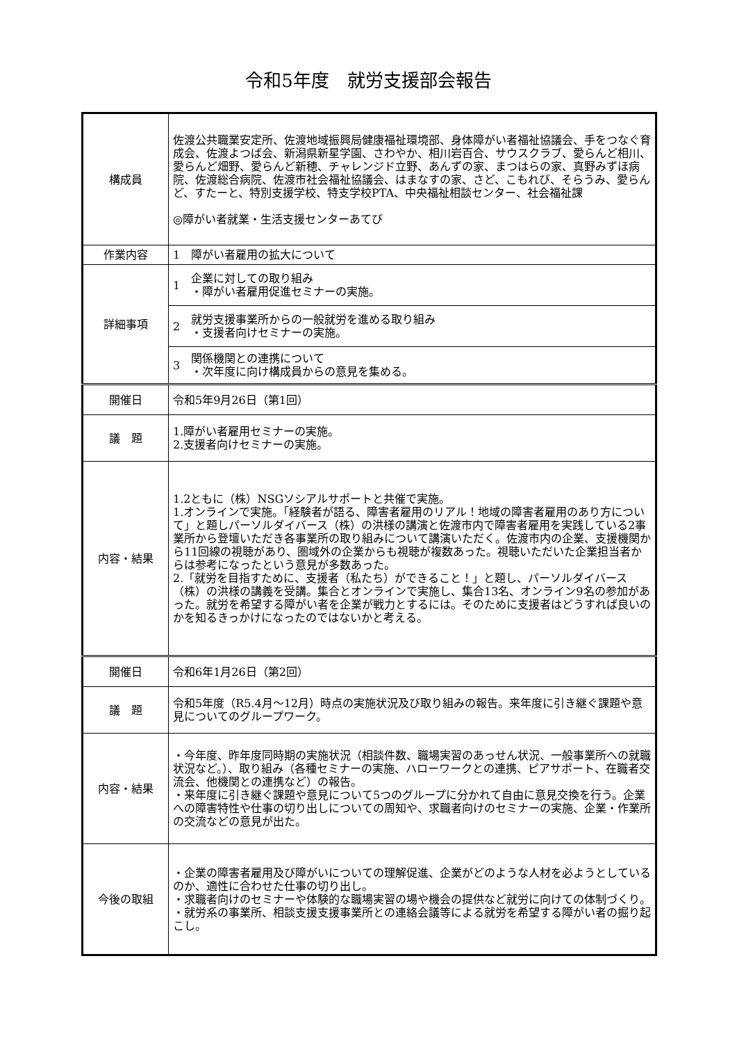令和5年度　就労支援部会報告
| 構成員 | 佐渡公共職業安定所、佐渡地域振興局健康福祉環境部、身体障がい者福祉協議会、手をつなぐ育成会、佐渡よつば会、新潟県新星学園、さわやか、相川岩百合、サウスクラブ、愛らんど相川、愛らんど畑野、愛らんど新穂、チャレンジド立野、あんずの家、まつはらの家、真野みずほ病院、佐渡総合病院、佐渡市社会福祉協議会、はまなすの家、さど、こもれび、そらうみ、愛らんど、すたーと、特別支援学校、特支学校PTA、中央福祉相談センター、社会福祉課 ◎障がい者就業・生活支援センターあてび |
| 作業内容 | 1 障がい者雇用の拡大について |
| 詳細事項 | 1 企業に対しての取り組み ・障がい者雇用促進セミナーの実施。 |
| | 2 就労支援事業所からの一般就労を進める取り組み ・支援者向けセミナーの実施。 |
| | 3 関係機関との連携について ・次年度に向け構成員からの意見を集める。 |
| 開催日 | 令和5年9月26日（第1回） |
| 議 題 | 1.障がい者雇用セミナーの実施。 2.支援者向けセミナーの実施。 |
| 内容・結果 | 1.2ともに（株）NSGソシアルサポートと共催で実施。 1.オンラインで実施。「経験者が語る、障害者雇用のリアル！地域の障害者雇用のあり方について」と題しパーソルダイバース（株）の洪様の講演と佐渡市内で障害者雇用を実践している2事業所から登壇いただき各事業所の取り組みについて講演いただく。佐渡市内の企業、支援機関から11回線の視聴があり、圏域外の企業からも視聴が複数あった。視聴いただいた企業担当者からは参考になったという意見が多数あった。 2.「就労を目指すために、支援者（私たち）ができること！」と題し、パーソルダイバース（株）の洪様の講義を受講。集合とオンラインで実施し、集合13名、オンライン9名の参加があった。就労を希望する障がい者を企業が戦力とするには。そのために支援者はどうすれば良いのかを知るきっかけになったのではないかと考える。 |
| 開催日 | 令和6年1月26日（第2回） |
| 議 題 | 令和5年度（R5.4月～12月）時点の実施状況及び取り組みの報告。来年度に引き継ぐ課題や意見についてのグループワーク。 |
| 内容・結果 | ・今年度、昨年度同時期の実施状況（相談件数、職場実習のあっせん状況、一般事業所への就職状況など。）、取り組み（各種セミナーの実施、ハローワークとの連携、ピアサポート、在職者交流会、他機関との連携など）の報告。 ・来年度に引き継ぐ課題や意見について5つのグループに分かれて自由に意見交換を行う。企業への障害特性や仕事の切り出しについての周知や、求職者向けのセミナーの実施、企業・作業所の交流などの意見が出た。 |
| 今後の取組 | ・企業の障害者雇用及び障がいについての理解促進、企業がどのような人材を必ようとしているのか、適性に合わせた仕事の切り出し。 ・求職者向けのセミナーや体験的な職場実習の場や機会の提供など就労に向けての体制づくり。 ・就労系の事業所、相談支援支援事業所との連絡会議等による就労を希望する障がい者の掘り起こし。 |